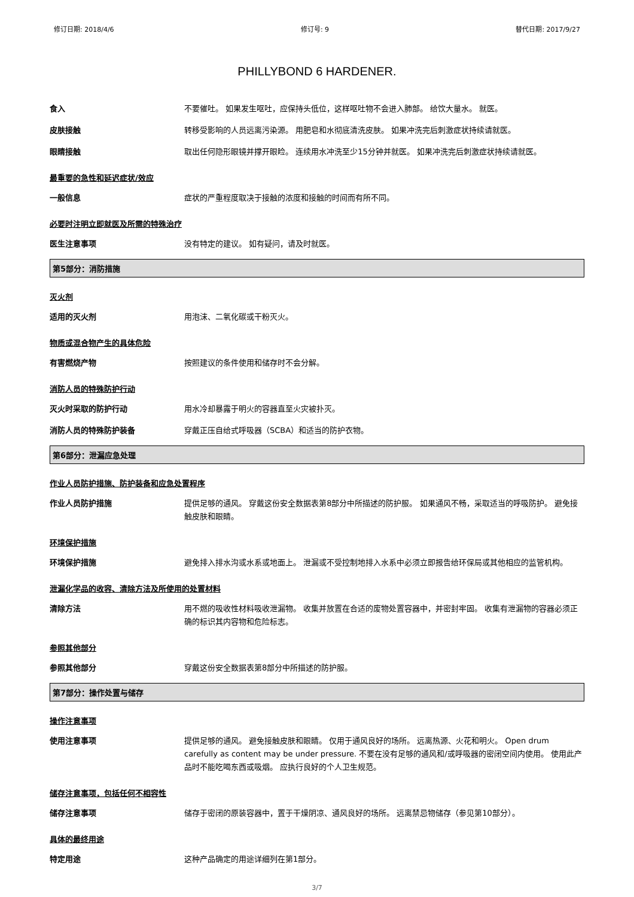修订日期: 2018/4/6 修订号: 9 替代日期: 2017/9/27
PHILLYBOND 6 HARDENER.
食入
不要催吐。 如果发生呕吐，应保持头低位，这样呕吐物不会进入肺部。 给饮大量水。 就医。
皮肤接触
转移受影响的人员远离污染源。 用肥皂和水彻底清洗皮肤。 如果冲洗完后刺激症状持续请就医。
眼睛接触
取出任何隐形眼镜并撑开眼睑。 连续用水冲洗至少15分钟并就医。 如果冲洗完后刺激症状持续请就医。
最重要的急性和延迟症状/效应
一般信息
症状的严重程度取决于接触的浓度和接触的时间而有所不同。
必要时注明立即就医及所需的特殊治疗
医生注意事项
没有特定的建议。 如有疑问，请及时就医。
第5部分：消防措施
灭火剂
适用的灭火剂
用泡沫、二氧化碳或干粉灭火。
物质或混合物产生的具体危险
有害燃烧产物
按照建议的条件使用和储存时不会分解。
消防人员的特殊防护行动
灭火时采取的防护行动
用水冷却暴露于明火的容器直至火灾被扑灭。
消防人员的特殊防护装备
穿戴正压自给式呼吸器（SCBA）和适当的防护衣物。
第6部分：泄漏应急处理
作业人员防护措施、防护装备和应急处置程序
作业人员防护措施
提供足够的通风。 穿戴这份安全数据表第8部分中所描述的防护服。 如果通风不畅，采取适当的呼吸防护。 避免接触皮肤和眼睛。
环境保护措施
环境保护措施
避免排入排水沟或水系或地面上。 泄漏或不受控制地排入水系中必须立即报告给环保局或其他相应的监管机构。
泄漏化学品的收容、清除方法及所使用的处置材料
清除方法
用不燃的吸收性材料吸收泄漏物。 收集并放置在合适的废物处置容器中，并密封牢固。 收集有泄漏物的容器必须正确的标识其内容物和危险标志。
参照其他部分
参照其他部分
穿戴这份安全数据表第8部分中所描述的防护服。
第7部分：操作处置与储存
操作注意事项
使用注意事项
提供足够的通风。 避免接触皮肤和眼睛。 仅用于通风良好的场所。 远离热源、火花和明火。 Open drum carefully as content may be under pressure. 不要在没有足够的通风和/或呼吸器的密闭空间内使用。 使用此产品时不能吃喝东西或吸烟。 应执行良好的个人卫生规范。
储存注意事项，包括任何不相容性
储存注意事项
储存于密闭的原装容器中，置于干燥阴凉、通风良好的场所。 远离禁忌物储存（参见第10部分）。
具体的最终用途
特定用途
这种产品确定的用途详细列在第1部分。
3/7